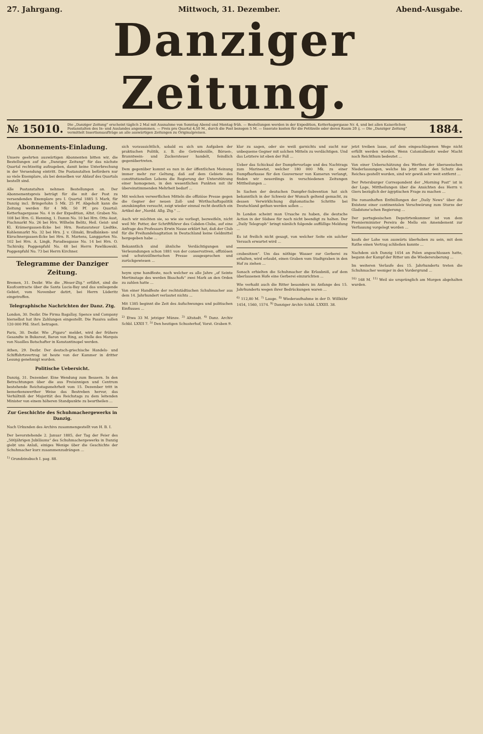27. Jahrgang. Mittwoch, 31. Dezember. Abend-Ausgabe.
Danziger Zeitung.
№ 15010. Die „Danziger Zeitung“ erscheint täglich 2 Mal mit Ausnahme von Sonntag Abend und Montag früh. — Bestellungen werden in der Expedition, Ketterhagergasse Nr. 4, und bei allen Kaiserlichen Postanstalten des In- und Auslandes angenommen. — Preis pro Quartal 4,50 M., durch die Post bezogen 5 M. — Inserate kosten für die Petitzeile oder deren Raum 20 ₰. — Die „Danziger Zeitung“ vermittelt Insertionsaufträge an alle auswärtigen Zeitungen zu Originalpreisen. 1884.
Abonnements-Einladung.
Unsere geehrten auswärtigen Abonnenten bitten wir, die Bestellungen auf die „Danziger Zeitung“ für das nächste Quartal rechtzeitig aufzugeben, damit keine Unterbrechung in der Versendung eintritt. Die Postanstalten befördern nur so viele Exemplare, als bei denselben vor Ablauf des Quartals bestellt sind.
Alle Postanstalten nehmen Bestellungen an. Der Abonnementspreis beträgt für die mit der Post zu versendenden Exemplare pro I. Quartal 1885 5 Mark, für Danzig incl. Bringerlohn 5 Mk. 25 Pf. Abgeholt kann die Zeitung werden für 4 Mk. 50 Pf. pro Quartal: Ketterhagergasse No. 4 in der Expedition, Altst. Graben No. 108 bei Hrn. G. Henning, 1. Damm No. 10 bei Hrn. Otto Aust, Fischmarkt No. 26 bei Hrn. Wilhelm Belitz, Heil. Geist- und Kl. Krämergassen-Ecke bei Hrn. Restaurateur Liedtke, Kohlenmarkt No. 32 bei Hrn. J. v. Glinski, Brodbänken- und Kürschnergassen-Ecke bei Hrn. R. Martens, Langgarten No. 102 bei Hrn. A. Lingk, Paradiesgasse No. 14 bei Hrn. O. Tschirsky, Poggenpfuhl No. 48 bei Herrn Pawlikowski. Poggenpfuhl No. 73 bei Herrn Kirchner.
Telegramme der Danziger Zeitung.
Bremen, 31. Dezbr. Wie die „Weser-Ztg.“ erfährt, sind die Kaufcontracte über die Santa Lucia-Bay und das umliegende Gebiet, vom November datirt, bei Herrn Lüderitz eingetroffen.
Telegraphische Nachrichten der Danz. Ztg.
London, 30. Dezbr. Die Firma Bagallay, Spence und Company hierselbst hat ihre Zahlungen eingestellt. Die Passiva sollen 120 000 Pfd. Sterl. betragen.
Paris, 30. Dezbr. Wie „Figaro“ meldet, wird der frühere Gesandte in Bukarest, Baron von Ring, an Stelle des Marquis von Noailles Botschafter in Konstantinopel werden.
Athen, 29. Dezbr. Der deutsch-griechische Handels- und Schiffahrtsvertrag ist heute von der Kammer in dritter Lesung genehmigt worden.
Politische Uebersicht.
Danzig, 31. Dezember. Eine Wendung zum Bessern. In den Betrachtungen über die aus Freisinnigen und Centrum bestehende Reichstagsmehrheit vom 15. Dezember tritt in bemerkenswerther Weise das Bestreben hervor, das Verhältniß der Majorität des Reichstags zu dem leitenden Minister von einem höheren Standpunkte zu beurtheilen ...
Zur Geschichte des Schuhmachergewerks in Danzig.
Nach Urkunden des Archivs zusammengestellt von H. B. I.
Der bevorstehende 2. Januar 1885, der Tag der Feier des „500jährigen Jubiläums“ des Schuhmachergewerks in Danzig giebt uns Anlaß, einiges Wenige über die Geschichte der Schuhmacher kurz zusammenzudrängen ...
<sup>1)</sup> Grundzinsbuch I. pag. 88.
sich voraussichtlich, sobald es sich um Aufgaben der praktischen Politik, z. B. die Getreidezölle, Börsen-, Branntwein- und Zuckersteuer handelt, feindlich gegenübertreten.
Dem gegenüber kommt es nun in der öffentlichen Meinung immer mehr zur Geltung, daß auf dem Gebiete des constitutionellen Lebens die Regierung der Unterstützung einer homogenen, in den wesentlichen Punkten mit ihr übereinstimmenden Mehrheit bedarf ...
Mit welchen verwerflichen Mitteln die offiziöse Presse gegen die Gegner der neuen Zoll- und Wirthschaftspolitik anzukämpfen versucht, zeigt wieder einmal recht deutlich ein Artikel der „Nordd. Allg. Ztg.“ ...
Auch wir möchten sie, so wie sie vorliegt, bezweifeln, nicht weil Mr. Potter, der Schriftführer des Cobden-Clubs, auf eine Anfrage des Professors Erwin Nasse erklärt hat, daß der Club für die Freihandelsagitation in Deutschland keine Geldmittel hergegeben habe ...
Bekanntlich sind ähnliche Verdächtigungen und Verleumdungen schon 1881 von der conservativen, offiziösen und schutzzöllnerischen Presse ausgesprochen und zurückgewiesen ...
heym syne handfeste, noch welcher es alle Jahre „of Seinte Mertinstage des werden Bisschofs“ zwei Mark an den Orden zu zahlen hatte ...
Von einer Handfeste der rechtstädtischen Schuhmacher aus dem 14. Jahrhundert verlautet nichts ...
Mit 1385 beginnt die Zeit des Aufschwunges und politischen Einflusses ...
<sup>2)</sup> Etwa 33 M. jetziger Münze. <sup>3)</sup> Altstadt. <sup>4)</sup> Danz. Archiv Schbl. LXXII 7. <sup>5)</sup> Den heutigen Schusterhof, Vorst. Graben 9.
klar zu sagen, oder sie weiß garnichts und sucht nur unbequeme Gegner mit solchen Mitteln zu verdächtigen. Und das Letztere ist eben der Fall ...
Ueber das Schicksal der Dampfervorlage und des Nachtrags zum Marineetat, welcher 180 000 Mk. zu einer Dampfbarkasse für den Gouverneur von Kamerun verlangt, finden wir neuerdings in verschiedenen Zeitungen Mittheilungen ...
In Sachen der deutschen Dampfer-Subvention hat sich bekanntlich in der Schweiz der Wunsch geltend gemacht, zu dessen Verwirklichung diplomatische Schritte bei Deutschland gethan werden sollen ...
In London scheint man Ursache zu haben, die deutsche Action in der Südsee für noch nicht beendigt zu halten. Der „Daily Telegraph“ bringt nämlich folgende auffällige Meldung ...
Es ist freilich nicht gesagt, von welcher Seite ein solcher Versuch erwartet wird ...
czubesitzen“. Um das nöthige Wasser zur Gerberei zu erhalten, wird erlaubt, einen Graben vom Stadtgraben in den Hof zu ziehen ...
Sonach erhielten die Schuhmacher die Erlaubniß, auf dem überlassenen Hofe eine Gerberei einzurichten ...
Wie verhaßt auch die Ritter besonders im Anfange des 15. Jahrhunderts wegen ihrer Bedrückungen waren ...
<sup>6)</sup> 112,80 M. <sup>7)</sup> Lauge. <sup>8)</sup> Wiederaufnahme in der D. Willkühr 1454, 1560, 1574. <sup>9)</sup> Danziger Archiv Schbl. LXXIII. 38.
jetzt treiben lasse, auf dem eingeschlagenen Wege nicht erfüllt werden würden. Wenn Colonialbesitz weder Macht noch Reichthum bedeutet ...
Von einer Ueberschätzung des Werthes der überseeischen Niederlassungen, welche bis jetzt unter den Schutz des Reiches gestellt worden, sind wir gewiß sehr weit entfernt ...
Der Petersburger Correspondent der „Morning Post“ ist in der Lage, Mittheilungen über die Ansichten des Herrn v. Giers bezüglich der ägyptischen Frage zu machen ...
Die romanhaften Enthüllungen der „Daily News“ über die Existenz einer continentalen Verschwörung zum Sturze der Gladstone'schen Regierung ...
Der portugiesischen Deputirtenkammer ist von dem Premierminister Pereira de Mello ein Amendement zur Verfassung vorgelegt worden ...
kaufs der Lohe von auswärts überhoben zu sein, mit dem Rathe einen Vertrag schließen konnte ...
Nachdem sich Danzig 1454 an Polen angeschlossen hatte, begann der Kampf der Ritter um die Wiedereroberung ...
Im weiteren Verlaufe des 15. Jahrhunderts treten die Schuhmacher weniger in den Vordergrund ...
<sup>10)</sup> 168 M. <sup>11)</sup> Weil sie ursprünglich am Morgen abgehalten wurden.